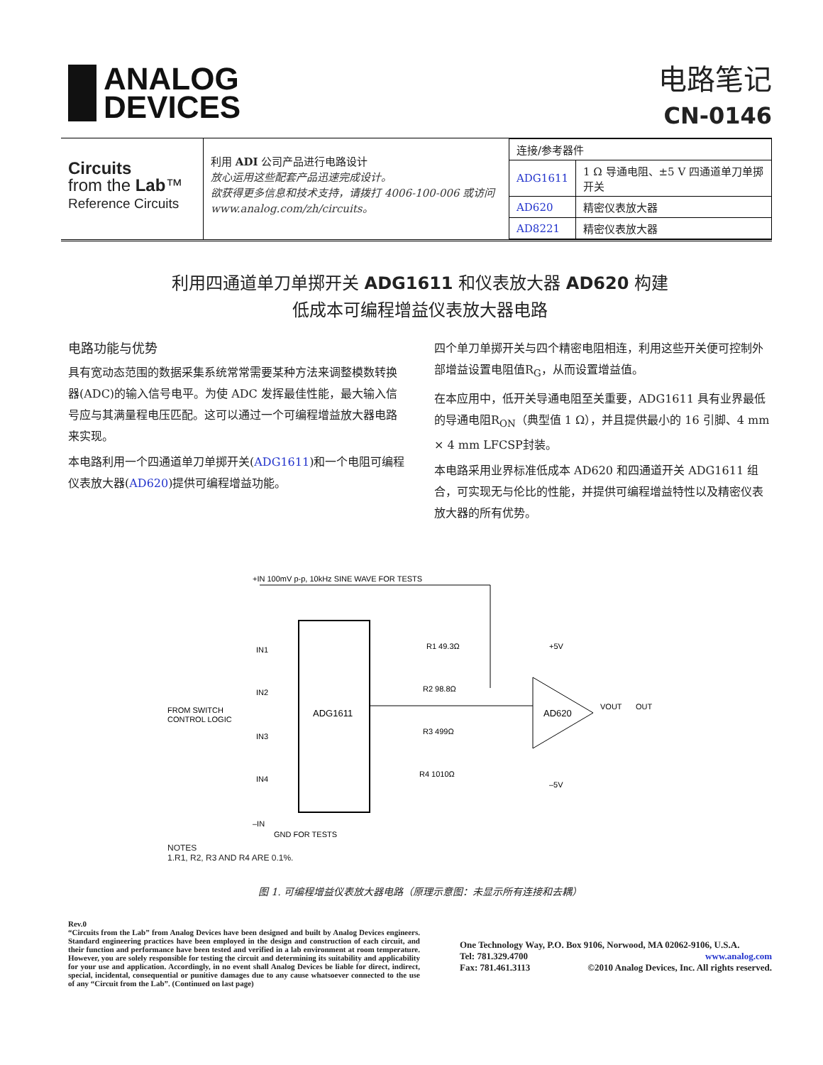ANALOG
DEVICES
电路笔记
CN-0146
Circuits
from the Lab™
Reference Circuits
利用 ADI 公司产品进行电路设计
放心运用这些配套产品迅速完成设计。
欲获得更多信息和技术支持，请拨打 4006-100-006 或访问www.analog.com/zh/circuits。
| 连接/参考器件 | |
| --- | --- |
| ADG1611 | 1 Ω 导通电阻、±5 V 四通道单刀单掷开关 |
| AD620 | 精密仪表放大器 |
| AD8221 | 精密仪表放大器 |
利用四通道单刀单掷开关 ADG1611 和仪表放大器 AD620 构建
低成本可编程增益仪表放大器电路
电路功能与优势
具有宽动态范围的数据采集系统常常需要某种方法来调整模数转换器(ADC)的输入信号电平。为使 ADC 发挥最佳性能，最大输入信号应与其满量程电压匹配。这可以通过一个可编程增益放大器电路来实现。
本电路利用一个四通道单刀单掷开关(ADG1611)和一个电阻可编程仪表放大器(AD620)提供可编程增益功能。
四个单刀单掷开关与四个精密电阻相连，利用这些开关便可控制外部增益设置电阻值R<sub>G</sub>，从而设置增益值。
在本应用中，低开关导通电阻至关重要，ADG1611 具有业界最低的导通电阻R<sub>ON</sub>（典型值 1 Ω），并且提供最小的 16 引脚、4 mm × 4 mm LFCSP封装。
本电路采用业界标准低成本 AD620 和四通道开关 ADG1611 组合，可实现无与伦比的性能，并提供可编程增益特性以及精密仪表放大器的所有优势。
+IN 100mV p-p, 10kHz SINE WAVE FOR TESTS
ADG1611
IN1
IN2
IN3
IN4
FROM SWITCH
CONTROL LOGIC
R1 49.3Ω
R2 98.8Ω
R3 499Ω
R4 1010Ω
AD620
+5V
–5V
VOUT
OUT
–IN
GND FOR TESTS
NOTES
1.R1, R2, R3 AND R4 ARE 0.1%.
图 1. 可编程增益仪表放大器电路（原理示意图：未显示所有连接和去耦）
Rev.0
“Circuits from the Lab” from Analog Devices have been designed and built by Analog Devices engineers. Standard engineering practices have been employed in the design and construction of each circuit, and their function and performance have been tested and verified in a lab environment at room temperature. However, you are solely responsible for testing the circuit and determining its suitability and applicability for your use and application. Accordingly, in no event shall Analog Devices be liable for direct, indirect, special, incidental, consequential or punitive damages due to any cause whatsoever connected to the use of any “Circuit from the Lab”. (Continued on last page)
One Technology Way, P.O. Box 9106, Norwood, MA 02062-9106, U.S.A.
Tel: 781.329.4700 www.analog.com
Fax: 781.461.3113 ©2010 Analog Devices, Inc. All rights reserved.